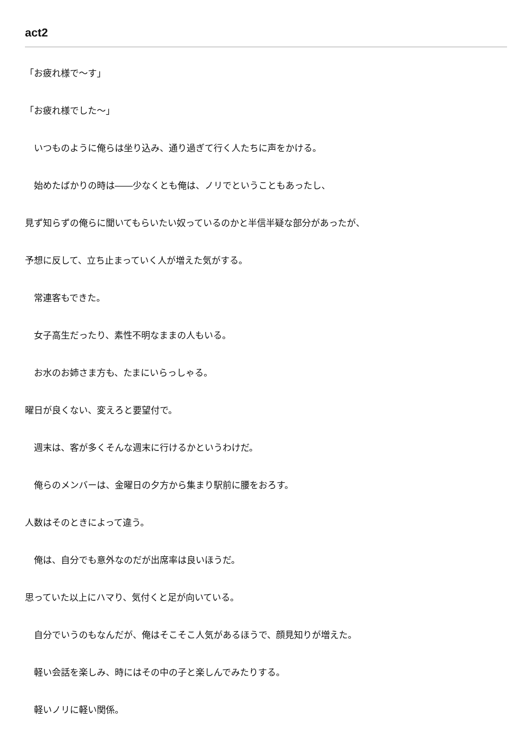act2
「お疲れ様で～す」
「お疲れ様でした～」
　いつものように俺らは坐り込み、通り過ぎて行く人たちに声をかける。
　始めたばかりの時は――少なくとも俺は、ノリでということもあったし、
見ず知らずの俺らに聞いてもらいたい奴っているのかと半信半疑な部分があったが、
予想に反して、立ち止まっていく人が増えた気がする。
　常連客もできた。
　女子高生だったり、素性不明なままの人もいる。
　お水のお姉さま方も、たまにいらっしゃる。
曜日が良くない、変えろと要望付で。
　週末は、客が多くそんな週末に行けるかというわけだ。
　俺らのメンバーは、金曜日の夕方から集まり駅前に腰をおろす。
人数はそのときによって違う。
　俺は、自分でも意外なのだが出席率は良いほうだ。
思っていた以上にハマり、気付くと足が向いている。
　自分でいうのもなんだが、俺はそこそこ人気があるほうで、顔見知りが増えた。
　軽い会話を楽しみ、時にはその中の子と楽しんでみたりする。
　軽いノリに軽い関係。